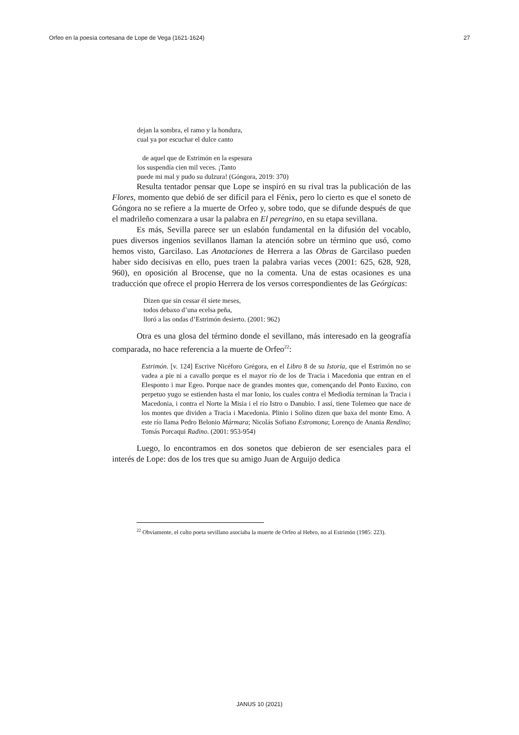Orfeo en la poesía cortesana de Lope de Vega (1621-1624) 27
dejan la sombra, el ramo y la hondura,
cual ya por escuchar el dulce canto
de aquel que de Estrimón en la espesura
los suspendía cien mil veces. ¡Tanto
puede mi mal y pudo su dulzura! (Góngora, 2019: 370)
Resulta tentador pensar que Lope se inspiró en su rival tras la publicación de las Flores, momento que debió de ser difícil para el Fénix, pero lo cierto es que el soneto de Góngora no se refiere a la muerte de Orfeo y, sobre todo, que se difunde después de que el madrileño comenzara a usar la palabra en El peregrino, en su etapa sevillana.
Es más, Sevilla parece ser un eslabón fundamental en la difusión del vocablo, pues diversos ingenios sevillanos llaman la atención sobre un término que usó, como hemos visto, Garcilaso. Las Anotaciones de Herrera a las Obras de Garcilaso pueden haber sido decisivas en ello, pues traen la palabra varias veces (2001: 625, 628, 928, 960), en oposición al Brocense, que no la comenta. Una de estas ocasiones es una traducción que ofrece el propio Herrera de los versos correspondientes de las Geórgicas:
Dizen que sin cessar él siete meses,
todos debaxo d’una ecelsa peña,
lloró a las ondas d’Estrimón desierto. (2001: 962)
Otra es una glosa del término donde el sevillano, más interesado en la geografía comparada, no hace referencia a la muerte de Orfeo<sup>22</sup>:
Estrimón. [v. 124] Escrive Nicéforo Grégora, en el Libro 8 de su Istoria, que el Estrimón no se vadea a pie ni a cavallo porque es el mayor río de los de Tracia i Macedonia que entran en el Elesponto i mar Egeo. Porque nace de grandes montes que, començando del Ponto Euxino, con perpetuo yugo se estienden hasta el mar Ionio, los cuales contra el Mediodía terminan la Tracia i Macedonia, i contra el Norte la Misia i el río Istro o Danubio. I assí, tiene Tolemeo que nace de los montes que dividen a Tracia i Macedonia. Plinio i Solino dizen que baxa del monte Emo. A este río llama Pedro Belonio Mármara; Nicolás Sofiano Estromona; Lorenço de Anania Rendino; Tomás Porcaqui Radino. (2001: 953-954)
Luego, lo encontramos en dos sonetos que debieron de ser esenciales para el interés de Lope: dos de los tres que su amigo Juan de Arguijo dedica
<sup>22</sup> Obviamente, el culto poeta sevillano asociaba la muerte de Orfeo al Hebro, no al Estrimón (1985: 223).
JANUS 10 (2021)